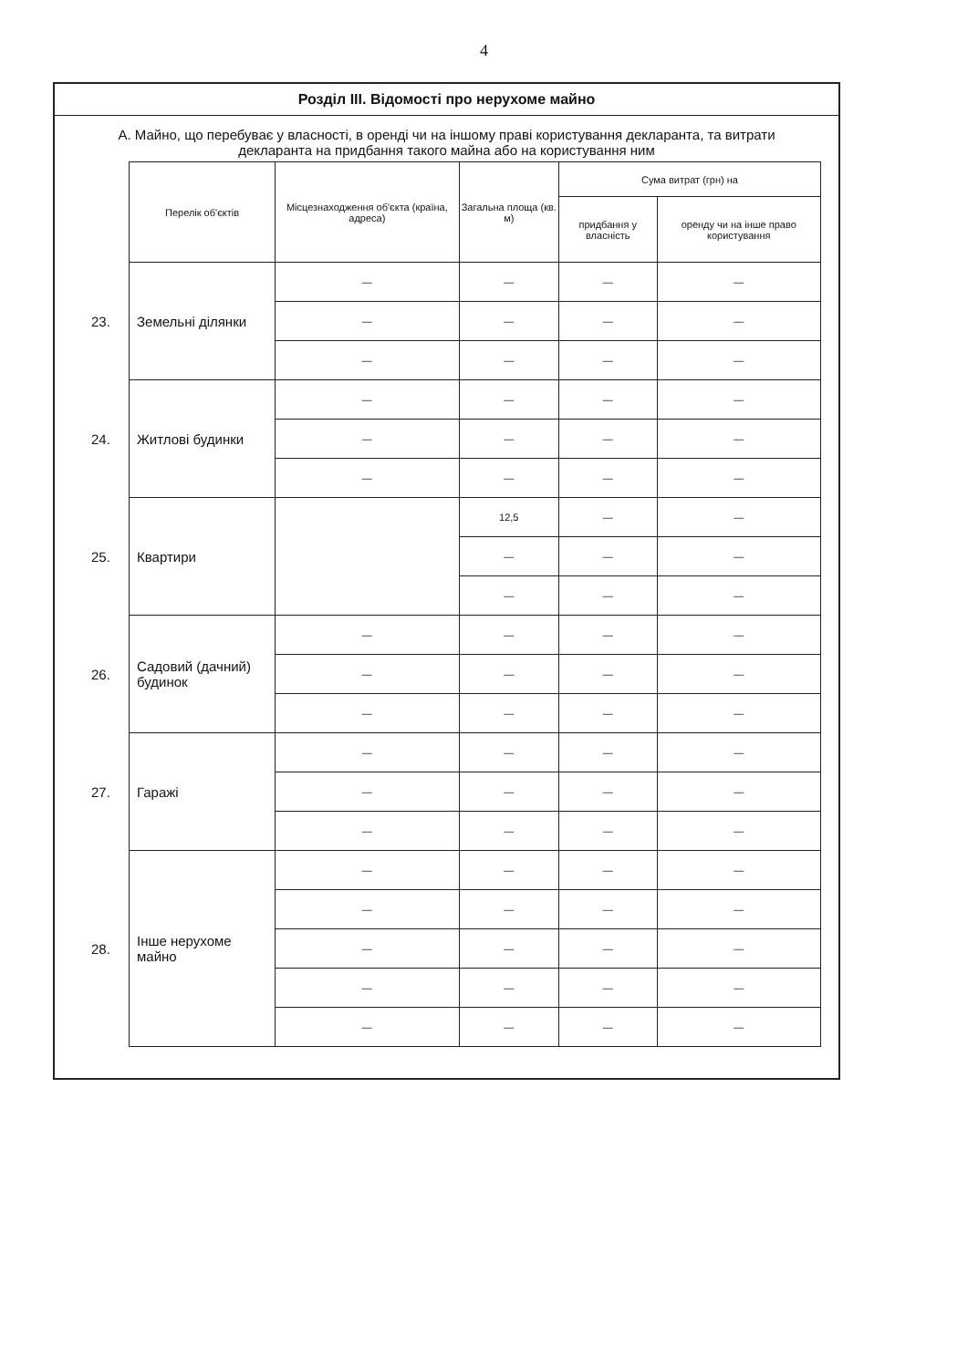4
Розділ ІІІ. Відомості про нерухоме майно
А. Майно, що перебуває у власності, в оренді чи на іншому праві користування декларанта, та витрати декларанта на придбання такого майна або на користування ним
| | Перелік об'єктів | Місцезнаходження об'єкта (країна, адреса) | Загальна площа (кв. м) | Сума витрат (грн) на | |
| --- | --- | --- | --- | --- | --- |
| | | | | придбання у власність | оренду чи на інше право користування |
| 23. | Земельні ділянки | — | — | — | — |
| | | — | — | — | — |
| | | — | — | — | — |
| 24. | Житлові будинки | — | — | — | — |
| | | — | — | — | — |
| | | — | — | — | — |
| 25. | Квартири | | 12,5 | — | — |
| | | | — | — | — |
| | | | — | — | — |
| 26. | Садовий (дачний) будинок | — | — | — | — |
| | | — | — | — | — |
| | | — | — | — | — |
| 27. | Гаражі | — | — | — | — |
| | | — | — | — | — |
| | | — | — | — | — |
| 28. | Інше нерухоме майно | — | — | — | — |
| | | — | — | — | — |
| | | — | — | — | — |
| | | — | — | — | — |
| | | — | — | — | — |